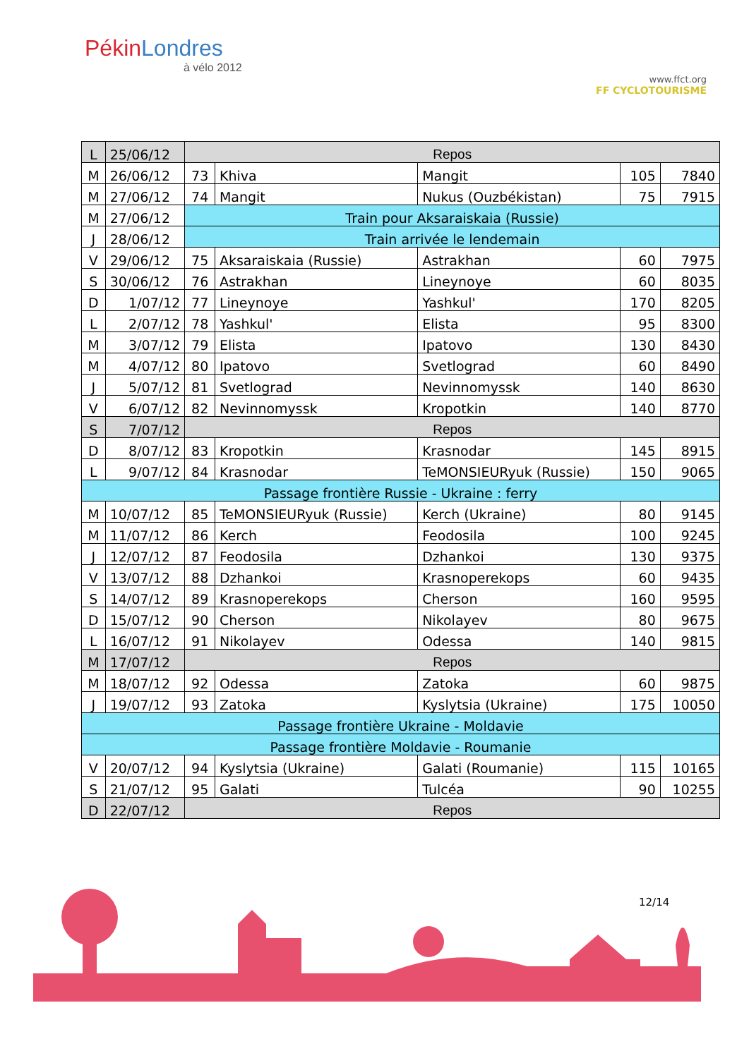PékinLondres
à vélo 2012
www.ffct.org
FF CYCLOTOURISME
| L | 25/06/12 | Repos | | | | |
| M | 26/06/12 | 73 | Khiva | Mangit | 105 | 7840 |
| M | 27/06/12 | 74 | Mangit | Nukus (Ouzbékistan) | 75 | 7915 |
| M | 27/06/12 | Train pour Aksaraiskaia (Russie) | | | | |
| J | 28/06/12 | Train arrivée le lendemain | | | | |
| V | 29/06/12 | 75 | Aksaraiskaia (Russie) | Astrakhan | 60 | 7975 |
| S | 30/06/12 | 76 | Astrakhan | Lineynoye | 60 | 8035 |
| D | 1/07/12 | 77 | Lineynoye | Yashkul' | 170 | 8205 |
| L | 2/07/12 | 78 | Yashkul' | Elista | 95 | 8300 |
| M | 3/07/12 | 79 | Elista | Ipatovo | 130 | 8430 |
| M | 4/07/12 | 80 | Ipatovo | Svetlograd | 60 | 8490 |
| J | 5/07/12 | 81 | Svetlograd | Nevinnomyssk | 140 | 8630 |
| V | 6/07/12 | 82 | Nevinnomyssk | Kropotkin | 140 | 8770 |
| S | 7/07/12 | Repos | | | | |
| D | 8/07/12 | 83 | Kropotkin | Krasnodar | 145 | 8915 |
| L | 9/07/12 | 84 | Krasnodar | TeMONSIEURyuk (Russie) | 150 | 9065 |
| Passage frontière Russie - Ukraine : ferry | | | | | | |
| M | 10/07/12 | 85 | TeMONSIEURyuk (Russie) | Kerch (Ukraine) | 80 | 9145 |
| M | 11/07/12 | 86 | Kerch | Feodosila | 100 | 9245 |
| J | 12/07/12 | 87 | Feodosila | Dzhankoi | 130 | 9375 |
| V | 13/07/12 | 88 | Dzhankoi | Krasnoperekops | 60 | 9435 |
| S | 14/07/12 | 89 | Krasnoperekops | Cherson | 160 | 9595 |
| D | 15/07/12 | 90 | Cherson | Nikolayev | 80 | 9675 |
| L | 16/07/12 | 91 | Nikolayev | Odessa | 140 | 9815 |
| M | 17/07/12 | Repos | | | | |
| M | 18/07/12 | 92 | Odessa | Zatoka | 60 | 9875 |
| J | 19/07/12 | 93 | Zatoka | Kyslytsia (Ukraine) | 175 | 10050 |
| Passage frontière Ukraine - Moldavie | | | | | | |
| Passage frontière Moldavie - Roumanie | | | | | | |
| V | 20/07/12 | 94 | Kyslytsia (Ukraine) | Galati (Roumanie) | 115 | 10165 |
| S | 21/07/12 | 95 | Galati | Tulcéa | 90 | 10255 |
| D | 22/07/12 | Repos | | | | |
12/14